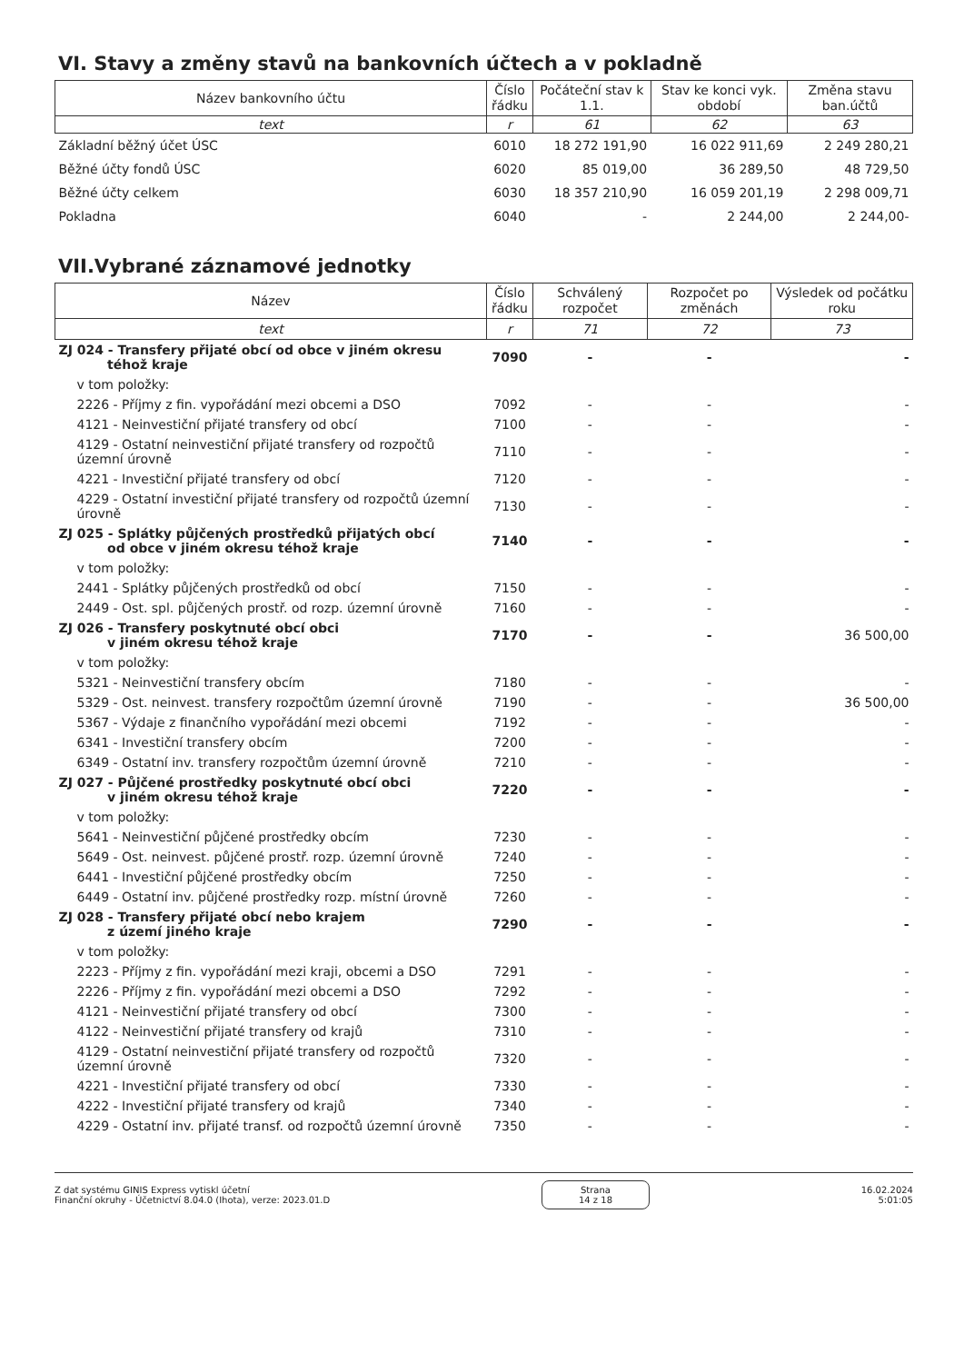VI. Stavy a změny stavů na bankovních účtech a v pokladně
| Název bankovního účtu | Číslo řádku | Počáteční stav k 1.1. | Stav ke konci vyk. období | Změna stavu ban.účtů |
| --- | --- | --- | --- | --- |
| text | r | 61 | 62 | 63 |
| Základní běžný účet ÚSC | 6010 | 18 272 191,90 | 16 022 911,69 | 2 249 280,21 |
| Běžné účty fondů ÚSC | 6020 | 85 019,00 | 36 289,50 | 48 729,50 |
| Běžné účty celkem | 6030 | 18 357 210,90 | 16 059 201,19 | 2 298 009,71 |
| Pokladna | 6040 | - | 2 244,00 | 2 244,00- |
VII.Vybrané záznamové jednotky
| Název | Číslo řádku | Schválený rozpočet | Rozpočet po změnách | Výsledek od počátku roku |
| --- | --- | --- | --- | --- |
| text | r | 71 | 72 | 73 |
| ZJ 024 - Transfery přijaté obcí od obce v jiném okresu téhož kraje | 7090 | - | - | - |
| v tom položky: | | | | |
| 2226 - Příjmy z fin. vypořádání mezi obcemi a DSO | 7092 | - | - | - |
| 4121 - Neinvestiční přijaté transfery od obcí | 7100 | - | - | - |
| 4129 - Ostatní neinvestiční přijaté transfery od rozpočtů územní úrovně | 7110 | - | - | - |
| 4221 - Investiční přijaté transfery od obcí | 7120 | - | - | - |
| 4229 - Ostatní investiční přijaté transfery od rozpočtů územní úrovně | 7130 | - | - | - |
| ZJ 025 - Splátky půjčených prostředků přijatých obcí od obce v jiném okresu téhož kraje | 7140 | - | - | - |
| v tom položky: | | | | |
| 2441 - Splátky půjčených prostředků od obcí | 7150 | - | - | - |
| 2449 - Ost. spl. půjčených prostř. od rozp. územní úrovně | 7160 | - | - | - |
| ZJ 026 - Transfery poskytnuté obcí obci v jiném okresu téhož kraje | 7170 | - | - | 36 500,00 |
| v tom položky: | | | | |
| 5321 - Neinvestiční transfery obcím | 7180 | - | - | - |
| 5329 - Ost. neinvest. transfery rozpočtům územní úrovně | 7190 | - | - | 36 500,00 |
| 5367 - Výdaje z finančního vypořádání mezi obcemi | 7192 | - | - | - |
| 6341 - Investiční transfery obcím | 7200 | - | - | - |
| 6349 - Ostatní inv. transfery rozpočtům územní úrovně | 7210 | - | - | - |
| ZJ 027 - Půjčené prostředky poskytnuté obcí obci v jiném okresu téhož kraje | 7220 | - | - | - |
| v tom položky: | | | | |
| 5641 - Neinvestiční půjčené prostředky obcím | 7230 | - | - | - |
| 5649 - Ost. neinvest. půjčené prostř. rozp. územní úrovně | 7240 | - | - | - |
| 6441 - Investiční půjčené prostředky obcím | 7250 | - | - | - |
| 6449 - Ostatní inv. půjčené prostředky rozp. místní úrovně | 7260 | - | - | - |
| ZJ 028 - Transfery přijaté obcí nebo krajem z území jiného kraje | 7290 | - | - | - |
| v tom položky: | | | | |
| 2223 - Příjmy z fin. vypořádání mezi kraji, obcemi a DSO | 7291 | - | - | - |
| 2226 - Příjmy z fin. vypořádání mezi obcemi a DSO | 7292 | - | - | - |
| 4121 - Neinvestiční přijaté transfery od obcí | 7300 | - | - | - |
| 4122 - Neinvestiční přijaté transfery od krajů | 7310 | - | - | - |
| 4129 - Ostatní neinvestiční přijaté transfery od rozpočtů územní úrovně | 7320 | - | - | - |
| 4221 - Investiční přijaté transfery od obcí | 7330 | - | - | - |
| 4222 - Investiční přijaté transfery od krajů | 7340 | - | - | - |
| 4229 - Ostatní inv. přijaté transf. od rozpočtů územní úrovně | 7350 | - | - | - |
Z dat systému GINIS Express vytiskl účetní
Finanční okruhy - Účetnictví 8.04.0 (Ihota), verze: 2023.01.D
Strana
14 z 18
16.02.2024
5:01:05